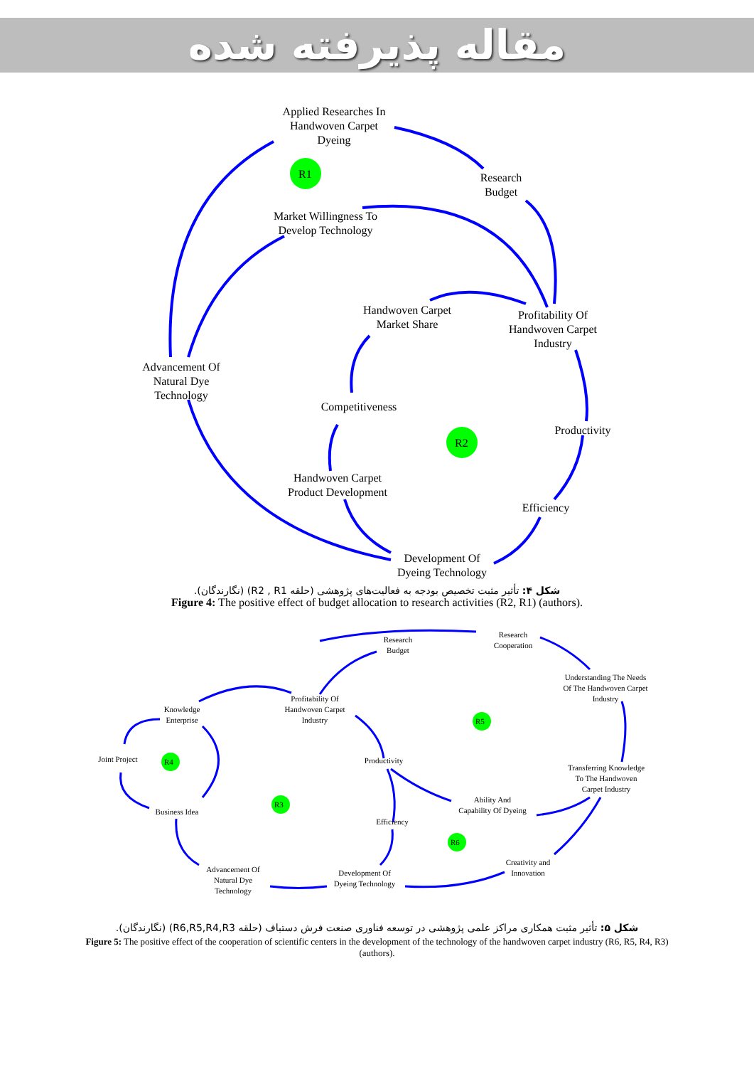مقاله پذیرفته شده
Applied Researches In
Handwoven Carpet
Dyeing
Research
Budget
Market Willingness To
Develop Technology
Handwoven Carpet
Market Share
Profitability Of
Handwoven Carpet
Industry
Advancement Of
Natural Dye
Technology
Competitiveness
Productivity
Handwoven Carpet
Product Development
Efficiency
Development Of
Dyeing Technology
R1
R2
شکل ۴: تأثیر مثبت تخصیص بودجه به فعالیت‌های پژوهشی (حلقه R2 , R1) (نگارندگان).
Figure 4: The positive effect of budget allocation to research activities (R2, R1) (authors).
Research
Budget
Research
Cooperation
Understanding The Needs
Of The Handwoven Carpet
Industry
Profitability Of
Handwoven Carpet
Industry
Knowledge
Enterprise
Joint Project
Productivity
Transferring Knowledge
To The Handwoven
Carpet Industry
Ability And
Capability Of Dyeing
Business Idea
Efficiency
Creativity and
Innovation
Advancement Of
Natural Dye
Technology
Development Of
Dyeing Technology
R5
R4
R3
R6
شکل ۵: تأثیر مثبت همکاری مراکز علمی پژوهشی در توسعه فناوری صنعت فرش دستباف (حلقه R6,R5,R4,R3) (نگارندگان).
Figure 5: The positive effect of the cooperation of scientific centers in the development of the technology of the handwoven carpet industry (R6, R5, R4, R3) (authors).